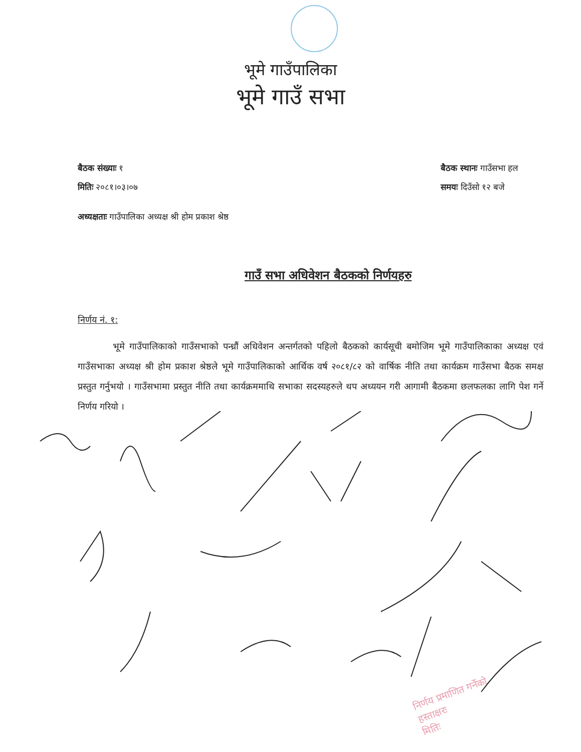भूमे गाउँपालिका
भूमे गाउँ सभा
बैठक संख्याः १
मितिः २०८१।०३।०७
बैठक स्थानः गाउँसभा हल
समयः दिउँसो १२ बजे
अध्यक्षताः गाउँपालिका अध्यक्ष श्री होम प्रकाश श्रेष्ठ
गाउँ सभा अधिवेशन बैठकको निर्णयहरु
निर्णय नं. १:
भूमे गाउँपालिकाको गाउँसभाको पन्ध्रौं अधिवेशन अन्तर्गतको पहिलो बैठकको कार्यसूची बमोजिम भूमे गाउँपालिकाका अध्यक्ष एवं गाउँसभाका अध्यक्ष श्री होम प्रकाश श्रेष्ठले भूमे गाउँपालिकाको आर्थिक वर्ष २०८१/८२ को वार्षिक नीति तथा कार्यक्रम गाउँसभा बैठक समक्ष प्रस्तुत गर्नुभयो । गाउँसभामा प्रस्तुत नीति तथा कार्यक्रममाथि सभाका सदस्यहरुले थप अध्ययन गरी आगामी बैठकमा छलफलका लागि पेश गर्ने निर्णय गरियो ।
निर्णय प्रमाणित गर्नेको
हस्ताक्षरः
मितिः